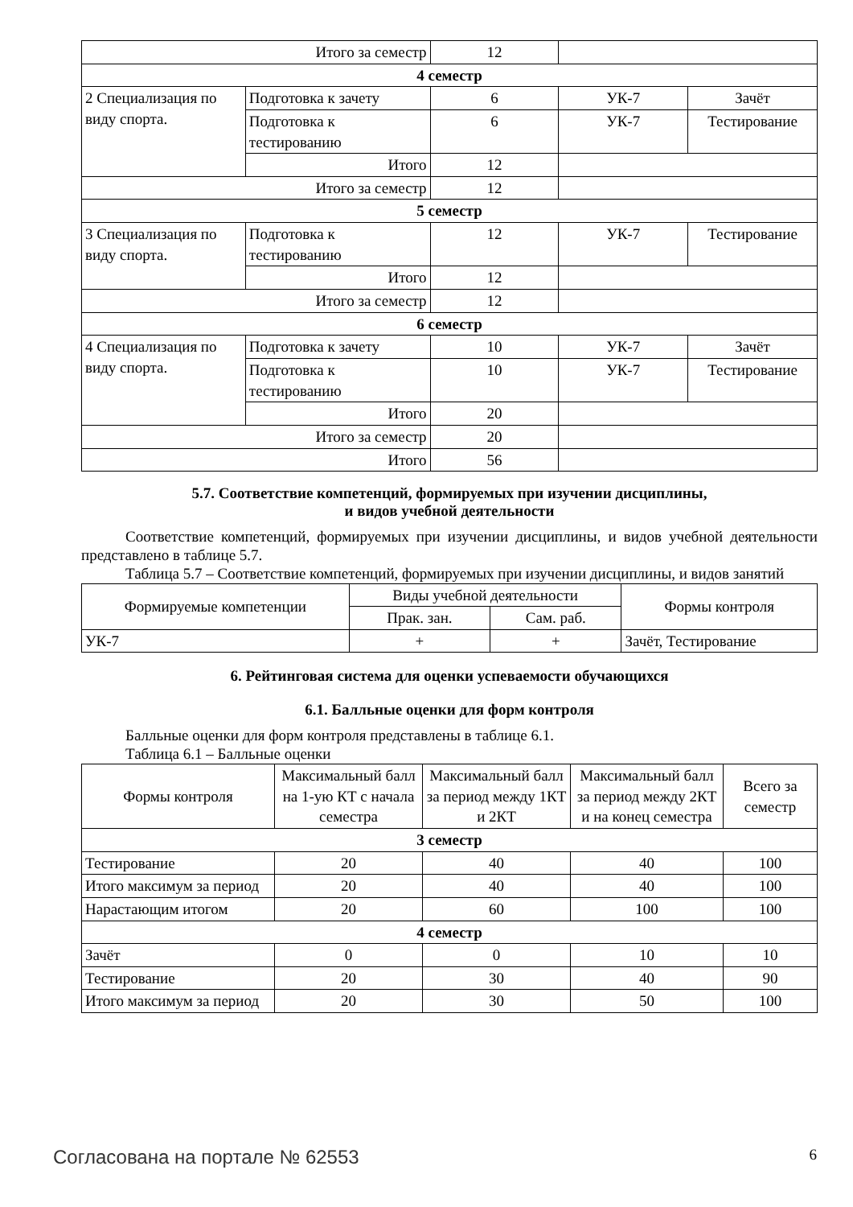| Итого за семестр | | 12 | | |
| 4 семестр | | | | |
| 2 Специализация по виду спорта. | Подготовка к зачету | 6 | УК-7 | Зачёт |
| | Подготовка к тестированию | 6 | УК-7 | Тестирование |
| | Итого | 12 | | |
| Итого за семестр | | 12 | | |
| 5 семестр | | | | |
| 3 Специализация по виду спорта. | Подготовка к тестированию | 12 | УК-7 | Тестирование |
| | Итого | 12 | | |
| Итого за семестр | | 12 | | |
| 6 семестр | | | | |
| 4 Специализация по виду спорта. | Подготовка к зачету | 10 | УК-7 | Зачёт |
| | Подготовка к тестированию | 10 | УК-7 | Тестирование |
| | Итого | 20 | | |
| Итого за семестр | | 20 | | |
| Итого | | 56 | | |
5.7. Соответствие компетенций, формируемых при изучении дисциплины,
и видов учебной деятельности
Соответствие компетенций, формируемых при изучении дисциплины, и видов учебной деятельности представлено в таблице 5.7.
Таблица 5.7 – Соответствие компетенций, формируемых при изучении дисциплины, и видов занятий
| Формируемые компетенции | Виды учебной деятельности | | Формы контроля |
| --- | --- | --- | --- |
| | Прак. зан. | Сам. раб. | |
| УК-7 | + | + | Зачёт, Тестирование |
6. Рейтинговая система для оценки успеваемости обучающихся
6.1. Балльные оценки для форм контроля
Балльные оценки для форм контроля представлены в таблице 6.1.
Таблица 6.1 – Балльные оценки
| Формы контроля | Максимальный балл на 1-ую КТ с начала семестра | Максимальный балл за период между 1КТ и 2КТ | Максимальный балл за период между 2КТ и на конец семестра | Всего за семестр |
| --- | --- | --- | --- | --- |
| 3 семестр | | | | |
| Тестирование | 20 | 40 | 40 | 100 |
| Итого максимум за период | 20 | 40 | 40 | 100 |
| Нарастающим итогом | 20 | 60 | 100 | 100 |
| 4 семестр | | | | |
| Зачёт | 0 | 0 | 10 | 10 |
| Тестирование | 20 | 30 | 40 | 90 |
| Итого максимум за период | 20 | 30 | 50 | 100 |
Согласована на портале № 62553 6